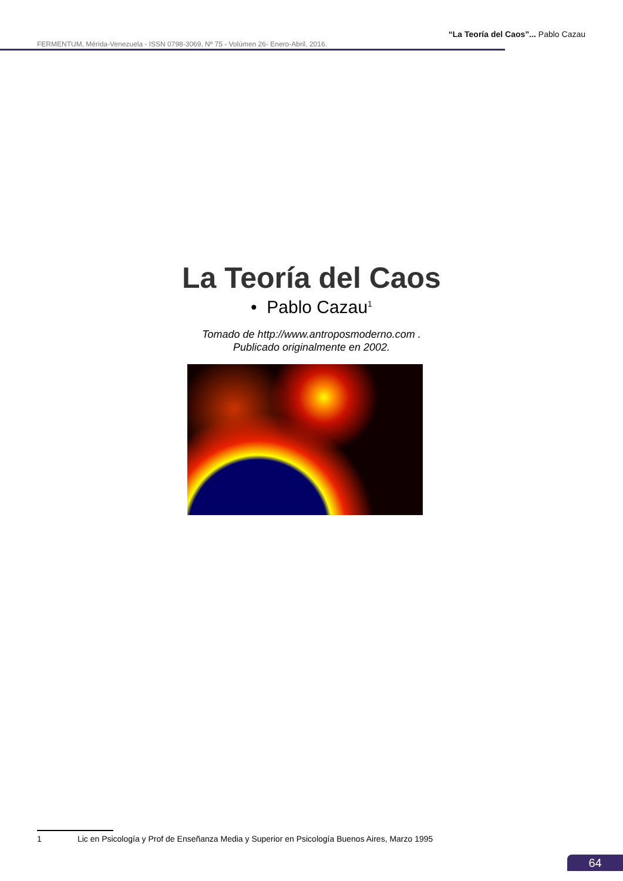“La Teoría del Caos”... Pablo Cazau
FERMENTUM, Mérida-Venezuela - ISSN 0798-3069, Nº 75 - Volúmen 26- Enero-Abril, 2016.
La Teoría del Caos
• Pablo Cazau<sup>1</sup>
Tomado de http://www.antroposmoderno.com .
Publicado originalmente en 2002.
1 Lic en Psicología y Prof de Enseñanza Media y Superior en Psicología Buenos Aires, Marzo 1995
64